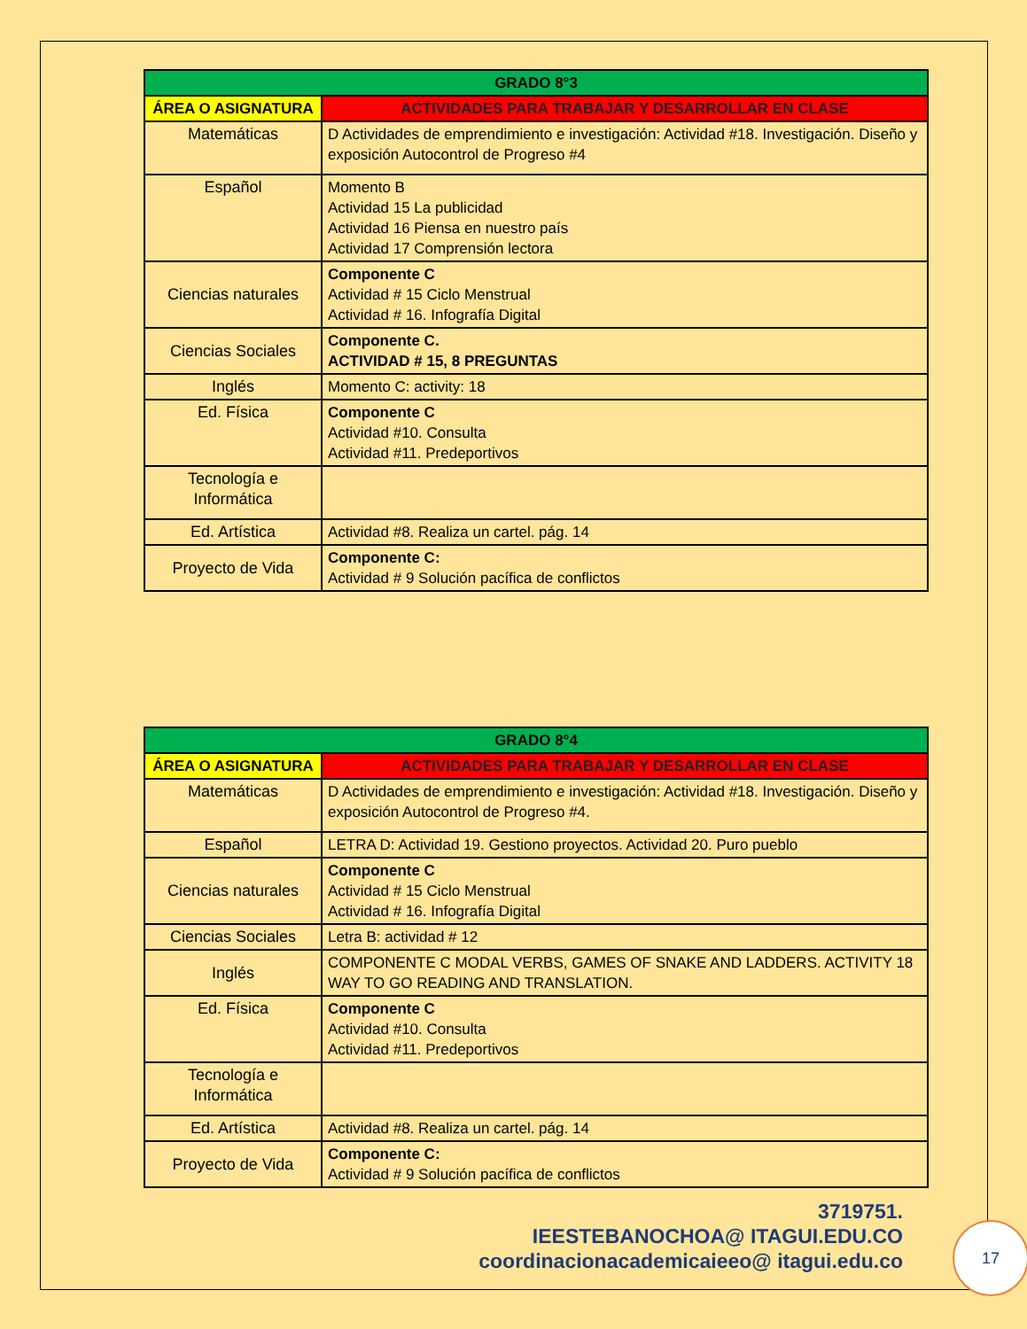| GRADO 8°3 | |
| --- | --- |
| ÁREA O ASIGNATURA | ACTIVIDADES PARA TRABAJAR Y DESARROLLAR EN CLASE |
| Matemáticas | D Actividades de emprendimiento e investigación: Actividad #18. Investigación. Diseño y exposición Autocontrol de Progreso #4 |
| Español | Momento B Actividad 15 La publicidad Actividad 16 Piensa en nuestro país Actividad 17 Comprensión lectora |
| Ciencias naturales | Componente C Actividad # 15 Ciclo Menstrual Actividad # 16. Infografía Digital |
| Ciencias Sociales | Componente C. ACTIVIDAD # 15, 8 PREGUNTAS |
| Inglés | Momento C: activity: 18 |
| Ed. Física | Componente C Actividad #10. Consulta Actividad #11. Predeportivos |
| Tecnología e Informática | |
| Ed. Artística | Actividad #8. Realiza un cartel. pág. 14 |
| Proyecto de Vida | Componente C: Actividad # 9 Solución pacífica de conflictos |
| GRADO 8°4 | |
| --- | --- |
| ÁREA O ASIGNATURA | ACTIVIDADES PARA TRABAJAR Y DESARROLLAR EN CLASE |
| Matemáticas | D Actividades de emprendimiento e investigación: Actividad #18. Investigación. Diseño y exposición Autocontrol de Progreso #4. |
| Español | LETRA D: Actividad 19. Gestiono proyectos. Actividad 20. Puro pueblo |
| Ciencias naturales | Componente C Actividad # 15 Ciclo Menstrual Actividad # 16. Infografía Digital |
| Ciencias Sociales | Letra B: actividad # 12 |
| Inglés | COMPONENTE C MODAL VERBS, GAMES OF SNAKE AND LADDERS. ACTIVITY 18 WAY TO GO READING AND TRANSLATION. |
| Ed. Física | Componente C Actividad #10. Consulta Actividad #11. Predeportivos |
| Tecnología e Informática | |
| Ed. Artística | Actividad #8. Realiza un cartel. pág. 14 |
| Proyecto de Vida | Componente C: Actividad # 9 Solución pacífica de conflictos |
3719751.
IEESTEBANOCHOA@ ITAGUI.EDU.CO
coordinacionacademicaieeo@ itagui.edu.co
17